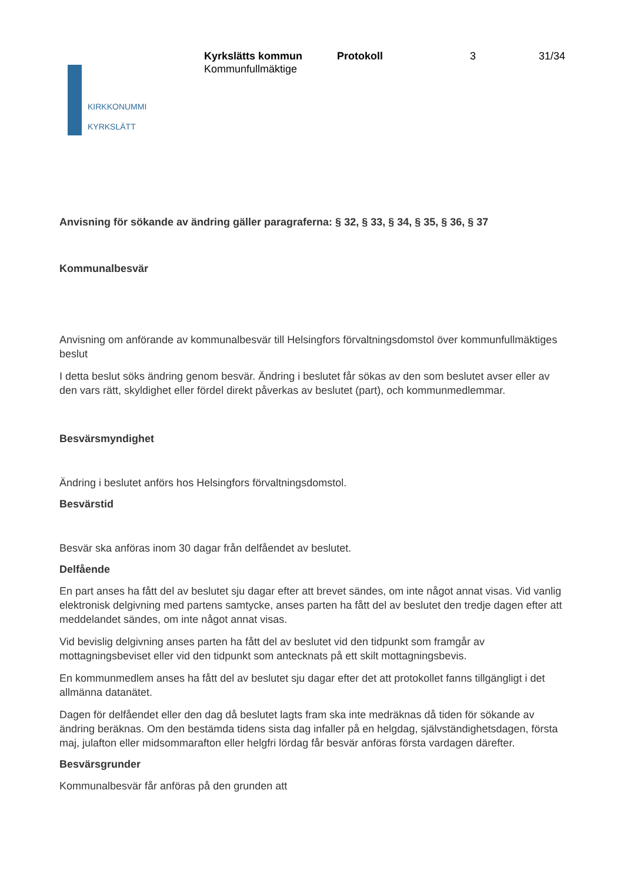KIRKKONUMMI
KYRKSLÄTT
Kyrkslätts kommun
Kommunfullmäktige
Protokoll 3 31/34
Anvisning för sökande av ändring gäller paragraferna: § 32, § 33, § 34, § 35, § 36, § 37
Kommunalbesvär
Anvisning om anförande av kommunalbesvär till Helsingfors förvaltningsdomstol över kommunfullmäktiges beslut
I detta beslut söks ändring genom besvär. Ändring i beslutet får sökas av den som beslutet avser eller av den vars rätt, skyldighet eller fördel direkt påverkas av beslutet (part), och kommunmedlemmar.
Besvärsmyndighet
Ändring i beslutet anförs hos Helsingfors förvaltningsdomstol.
Besvärstid
Besvär ska anföras inom 30 dagar från delfåendet av beslutet.
Delfående
En part anses ha fått del av beslutet sju dagar efter att brevet sändes, om inte något annat visas. Vid vanlig elektronisk delgivning med partens samtycke, anses parten ha fått del av beslutet den tredje dagen efter att meddelandet sändes, om inte något annat visas.
Vid bevislig delgivning anses parten ha fått del av beslutet vid den tidpunkt som framgår av mottagningsbeviset eller vid den tidpunkt som antecknats på ett skilt mottagningsbevis.
En kommunmedlem anses ha fått del av beslutet sju dagar efter det att protokollet fanns tillgängligt i det allmänna datanätet.
Dagen för delfåendet eller den dag då beslutet lagts fram ska inte medräknas då tiden för sökande av ändring beräknas. Om den bestämda tidens sista dag infaller på en helgdag, självständighetsdagen, första maj, julafton eller midsommarafton eller helgfri lördag får besvär anföras första vardagen därefter.
Besvärsgrunder
Kommunalbesvär får anföras på den grunden att